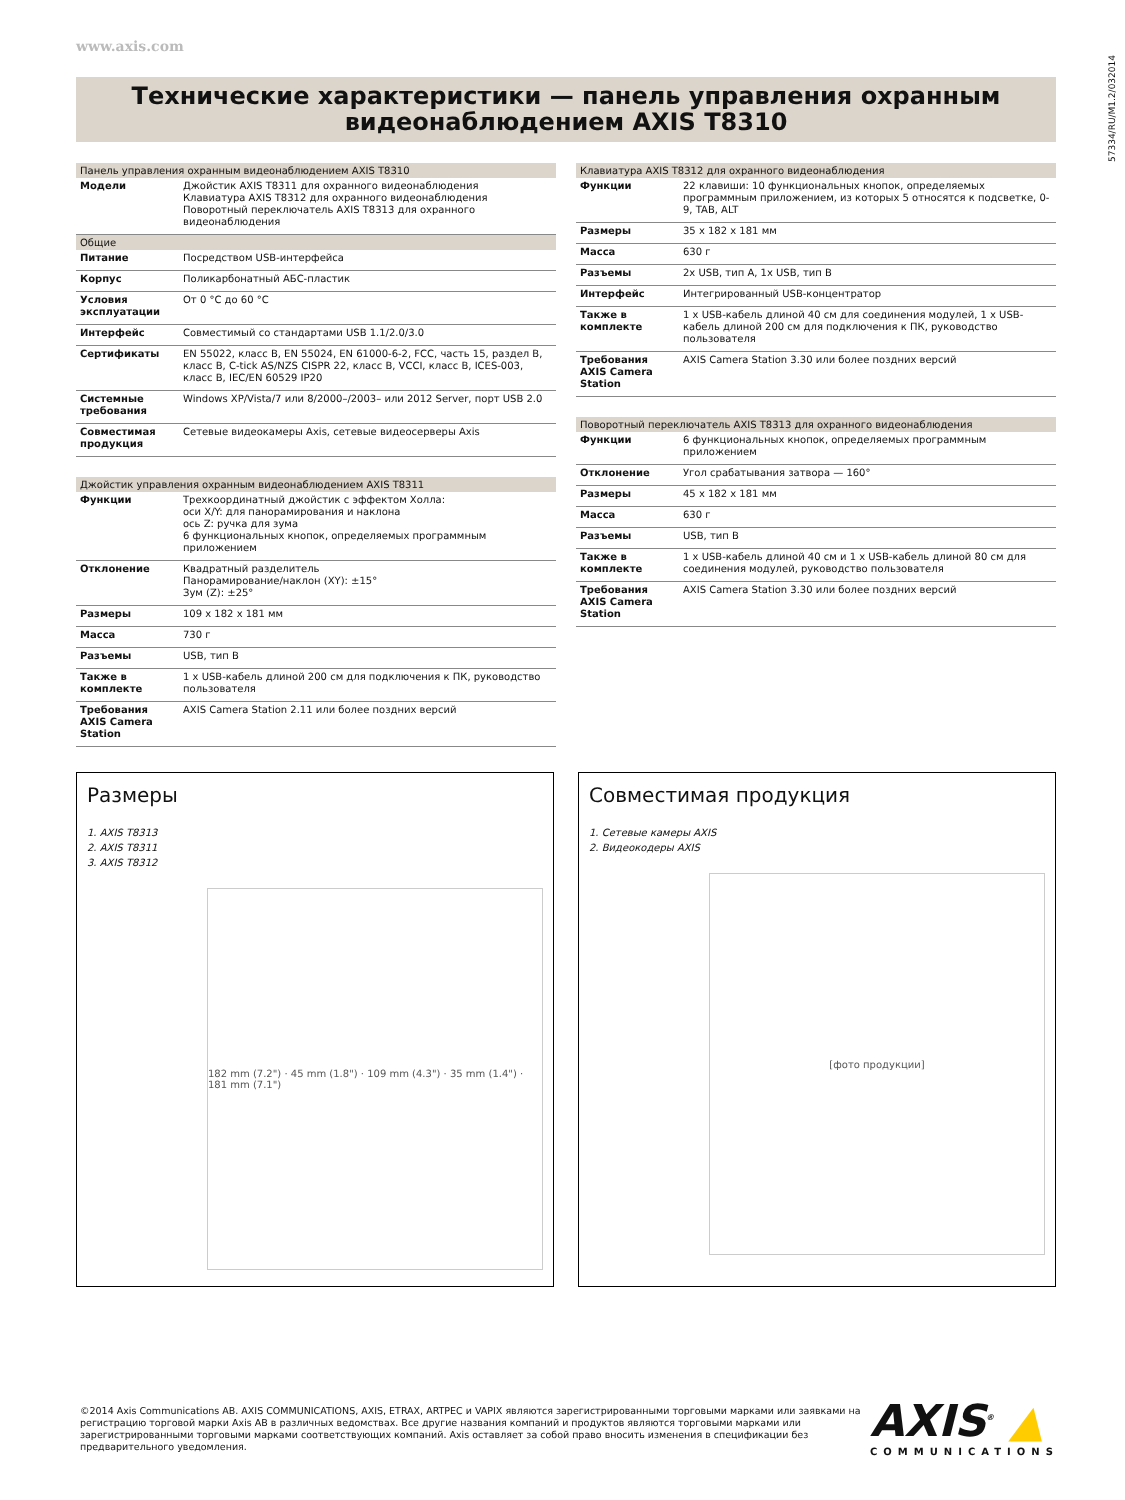www.axis.com
57334/RU/M1.2/032014
Технические характеристики — панель управления охранным видеонаблюдением AXIS T8310
| Панель управления охранным видеонаблюдением AXIS T8310 | |
| --- | --- |
| Модели | Джойстик AXIS T8311 для охранного видеонаблюдения Клавиатура AXIS T8312 для охранного видеонаблюдения Поворотный переключатель AXIS T8313 для охранного видеонаблюдения |
| Общие | |
| Питание | Посредством USB-интерфейса |
| Корпус | Поликарбонатный АБС-пластик |
| Условия эксплуатации | От 0 °C до 60 °C |
| Интерфейс | Совместимый со стандартами USB 1.1/2.0/3.0 |
| Сертификаты | EN 55022, класс B, EN 55024, EN 61000-6-2, FCC, часть 15, раздел B, класс B, C-tick AS/NZS CISPR 22, класс B, VCCI, класс B, ICES-003, класс B, IEC/EN 60529 IP20 |
| Системные требования | Windows XP/Vista/7 или 8/2000–/2003– или 2012 Server, порт USB 2.0 |
| Совместимая продукция | Сетевые видеокамеры Axis, сетевые видеосерверы Axis |
| Джойстик управления охранным видеонаблюдением AXIS T8311 | |
| --- | --- |
| Функции | Трехкоординатный джойстик с эффектом Холла: оси X/Y: для панорамирования и наклона ось Z: ручка для зума 6 функциональных кнопок, определяемых программным приложением |
| Отклонение | Квадратный разделитель Панорамирование/наклон (XY): ±15° Зум (Z): ±25° |
| Размеры | 109 x 182 x 181 мм |
| Масса | 730 г |
| Разъемы | USB, тип B |
| Также в комплекте | 1 x USB-кабель длиной 200 см для подключения к ПК, руководство пользователя |
| Требования AXIS Camera Station | AXIS Camera Station 2.11 или более поздних версий |
| Клавиатура AXIS T8312 для охранного видеонаблюдения | |
| --- | --- |
| Функции | 22 клавиши: 10 функциональных кнопок, определяемых программным приложением, из которых 5 относятся к подсветке, 0-9, TAB, ALT |
| Размеры | 35 x 182 x 181 мм |
| Масса | 630 г |
| Разъемы | 2x USB, тип A, 1x USB, тип B |
| Интерфейс | Интегрированный USB-концентратор |
| Также в комплекте | 1 x USB-кабель длиной 40 см для соединения модулей, 1 x USB-кабель длиной 200 см для подключения к ПК, руководство пользователя |
| Требования AXIS Camera Station | AXIS Camera Station 3.30 или более поздних версий |
| Поворотный переключатель AXIS T8313 для охранного видеонаблюдения | |
| --- | --- |
| Функции | 6 функциональных кнопок, определяемых программным приложением |
| Отклонение | Угол срабатывания затвора — 160° |
| Размеры | 45 x 182 x 181 мм |
| Масса | 630 г |
| Разъемы | USB, тип B |
| Также в комплекте | 1 x USB-кабель длиной 40 см и 1 x USB-кабель длиной 80 см для соединения модулей, руководство пользователя |
| Требования AXIS Camera Station | AXIS Camera Station 3.30 или более поздних версий |
Размеры
1. AXIS T8313
2. AXIS T8311
3. AXIS T8312
182 mm (7.2") · 45 mm (1.8") · 109 mm (4.3") · 35 mm (1.4") · 181 mm (7.1")
Совместимая продукция
1. Сетевые камеры AXIS
2. Видеокодеры AXIS
[фото продукции]
©2014 Axis Communications AB. AXIS COMMUNICATIONS, AXIS, ETRAX, ARTPEC и VAPIX являются зарегистрированными торговыми марками или заявками на регистрацию торговой марки Axis AB в различных ведомствах. Все другие названия компаний и продуктов являются торговыми марками или зарегистрированными торговыми марками соответствующих компаний. Axis оставляет за собой право вносить изменения в спецификации без предварительного уведомления.
AXIS<sup>®</sup> ▲
COMMUNICATIONS